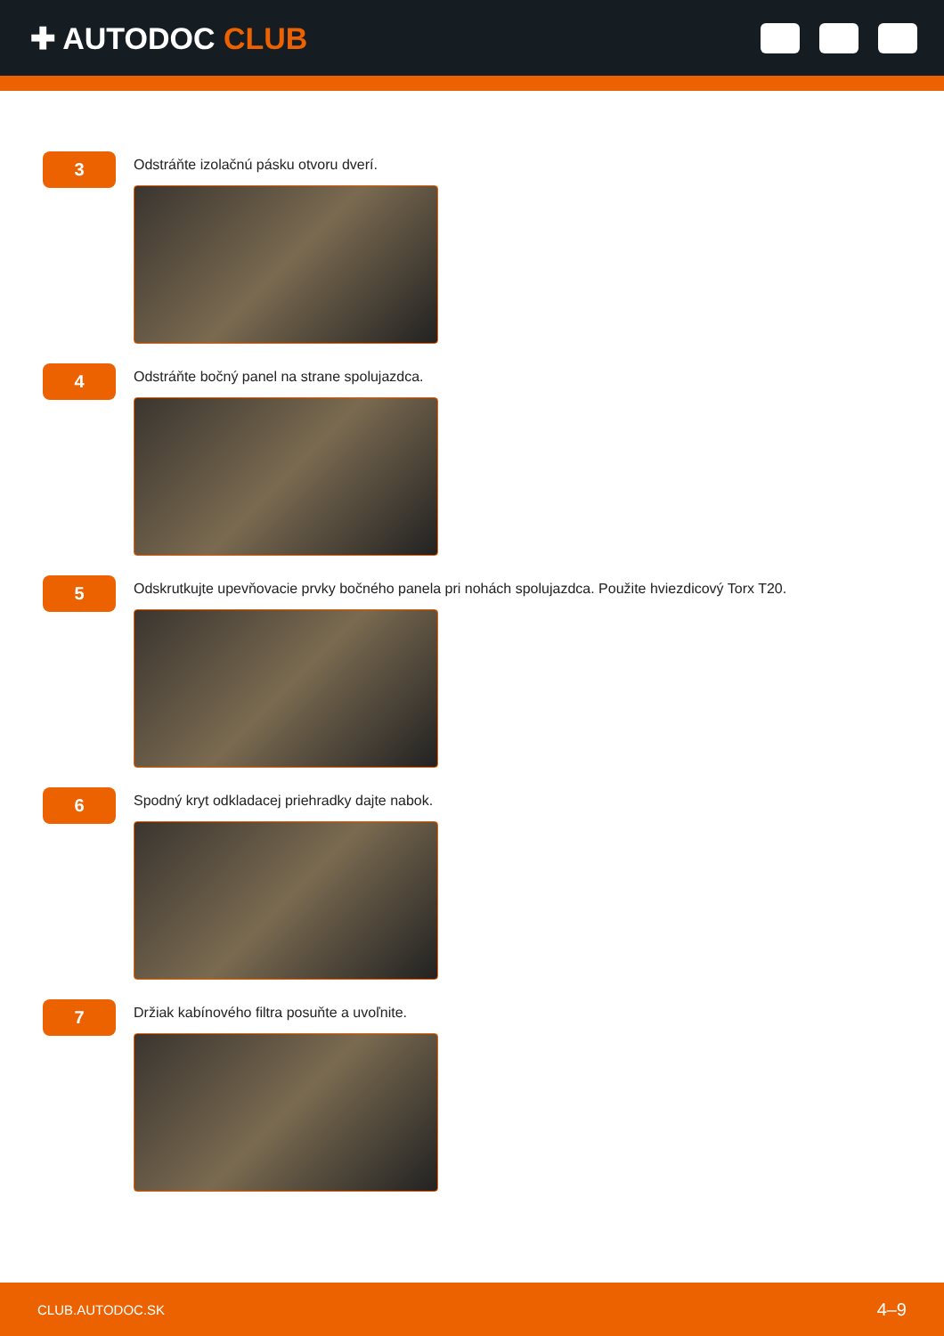✚ AUTODOC CLUB
3
Odstráňte izolačnú pásku otvoru dverí.
4
Odstráňte bočný panel na strane spolujazdca.
5
Odskrutkujte upevňovacie prvky bočného panela pri nohách spolujazdca. Použite hviezdicový Torx T20.
6
Spodný kryt odkladacej priehradky dajte nabok.
7
Držiak kabínového filtra posuňte a uvoľnite.
CLUB.AUTODOC.SK 4–9